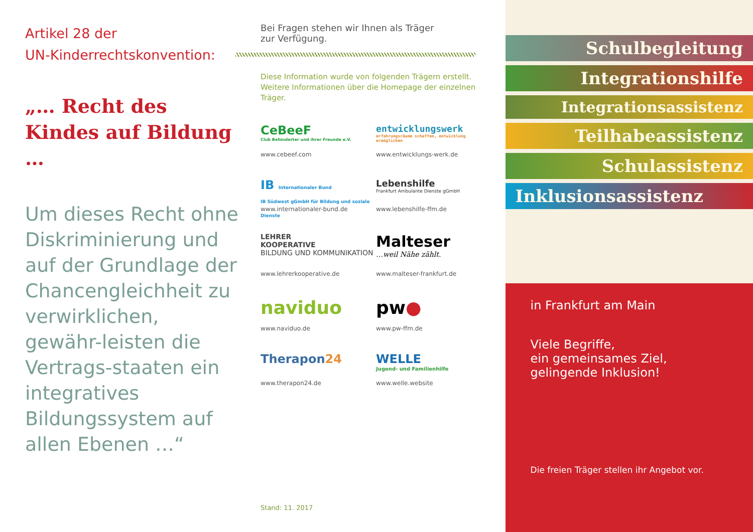Artikel 28 der
UN-Kinderrechtskonvention:
„… Recht des Kindes auf Bildung …
Um dieses Recht ohne Diskriminierung und auf der Grundlage der Chancengleichheit zu verwirklichen, gewähr-leisten die Vertrags-staaten ein integratives Bildungssystem auf allen Ebenen …“
Bei Fragen stehen wir Ihnen als Träger
zur Verfügung.
Diese Information wurde von folgenden Trägern erstellt.
Weitere Informationen über die Homepage der einzelnen
Träger.
CeBeeF
Club Behinderter und ihrer Freunde e.V.
www.cebeef.com
entwicklungswerk
erfahrungsräume schaffen, entwicklung ermöglichen
www.entwicklungs-werk.de
IB Internationaler Bund
IB Südwest gGmbH für Bildung und soziale Dienste
www.internationaler-bund.de
Lebenshilfe
Frankfurt Ambulante Dienste gGmbH
www.lebenshilfe-ffm.de
LEHRER
KOOPERATIVE
BILDUNG UND KOMMUNIKATION
www.lehrerkooperative.de
Malteser
…weil Nähe zählt.
www.malteser-frankfurt.de
naviduo
www.naviduo.de
pw●
www.pw-ffm.de
Therapon24
www.therapon24.de
WELLE
Jugend- und Familienhilfe
www.welle.website
Stand: 11. 2017
Schulbegleitung
Integrationshilfe
Integrationsassistenz
Teilhabeassistenz
Schulassistenz
Inklusionsassistenz
in Frankfurt am Main
Viele Begriffe,
ein gemeinsames Ziel,
gelingende Inklusion!
Die freien Träger stellen ihr Angebot vor.